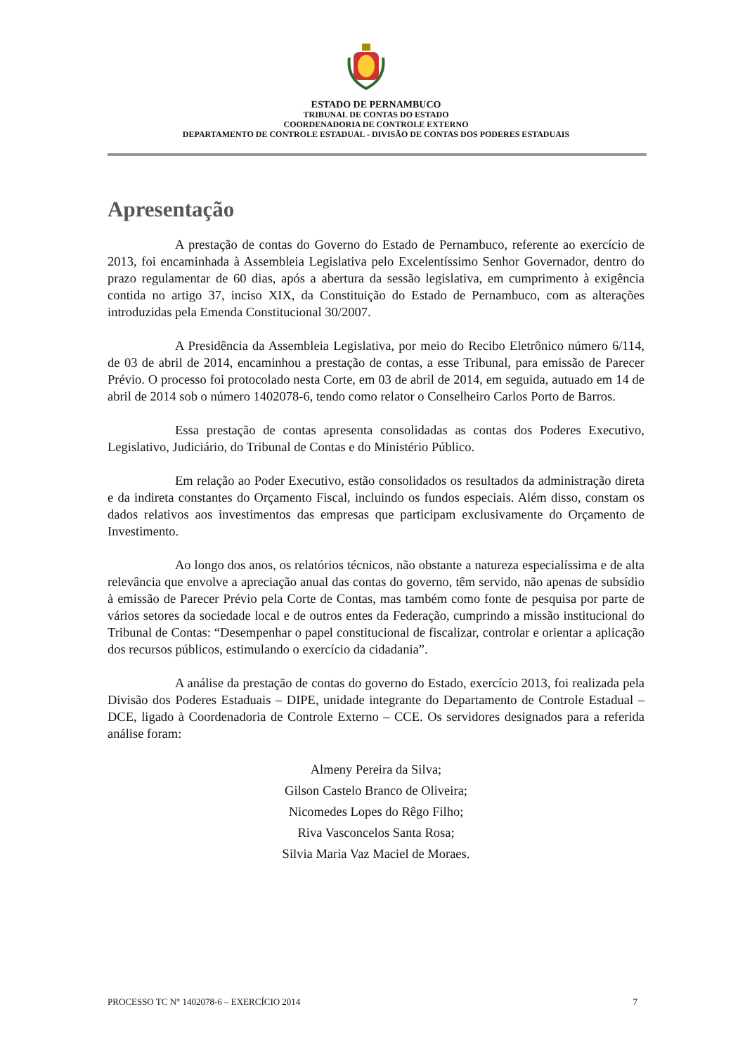ESTADO DE PERNAMBUCO
TRIBUNAL DE CONTAS DO ESTADO
COORDENADORIA DE CONTROLE EXTERNO
DEPARTAMENTO DE CONTROLE ESTADUAL - DIVISÃO DE CONTAS DOS PODERES ESTADUAIS
Apresentação
A prestação de contas do Governo do Estado de Pernambuco, referente ao exercício de 2013, foi encaminhada à Assembleia Legislativa pelo Excelentíssimo Senhor Governador, dentro do prazo regulamentar de 60 dias, após a abertura da sessão legislativa, em cumprimento à exigência contida no artigo 37, inciso XIX, da Constituição do Estado de Pernambuco, com as alterações introduzidas pela Emenda Constitucional 30/2007.
A Presidência da Assembleia Legislativa, por meio do Recibo Eletrônico número 6/114, de 03 de abril de 2014, encaminhou a prestação de contas, a esse Tribunal, para emissão de Parecer Prévio. O processo foi protocolado nesta Corte, em 03 de abril de 2014, em seguida, autuado em 14 de abril de 2014 sob o número 1402078-6, tendo como relator o Conselheiro Carlos Porto de Barros.
Essa prestação de contas apresenta consolidadas as contas dos Poderes Executivo, Legislativo, Judiciário, do Tribunal de Contas e do Ministério Público.
Em relação ao Poder Executivo, estão consolidados os resultados da administração direta e da indireta constantes do Orçamento Fiscal, incluindo os fundos especiais. Além disso, constam os dados relativos aos investimentos das empresas que participam exclusivamente do Orçamento de Investimento.
Ao longo dos anos, os relatórios técnicos, não obstante a natureza especialíssima e de alta relevância que envolve a apreciação anual das contas do governo, têm servido, não apenas de subsídio à emissão de Parecer Prévio pela Corte de Contas, mas também como fonte de pesquisa por parte de vários setores da sociedade local e de outros entes da Federação, cumprindo a missão institucional do Tribunal de Contas: “Desempenhar o papel constitucional de fiscalizar, controlar e orientar a aplicação dos recursos públicos, estimulando o exercício da cidadania”.
A análise da prestação de contas do governo do Estado, exercício 2013, foi realizada pela Divisão dos Poderes Estaduais – DIPE, unidade integrante do Departamento de Controle Estadual – DCE, ligado à Coordenadoria de Controle Externo – CCE. Os servidores designados para a referida análise foram:
Almeny Pereira da Silva;
Gilson Castelo Branco de Oliveira;
Nicomedes Lopes do Rêgo Filho;
Riva Vasconcelos Santa Rosa;
Silvia Maria Vaz Maciel de Moraes.
PROCESSO TC N° 1402078-6 – EXERCÍCIO 2014 7